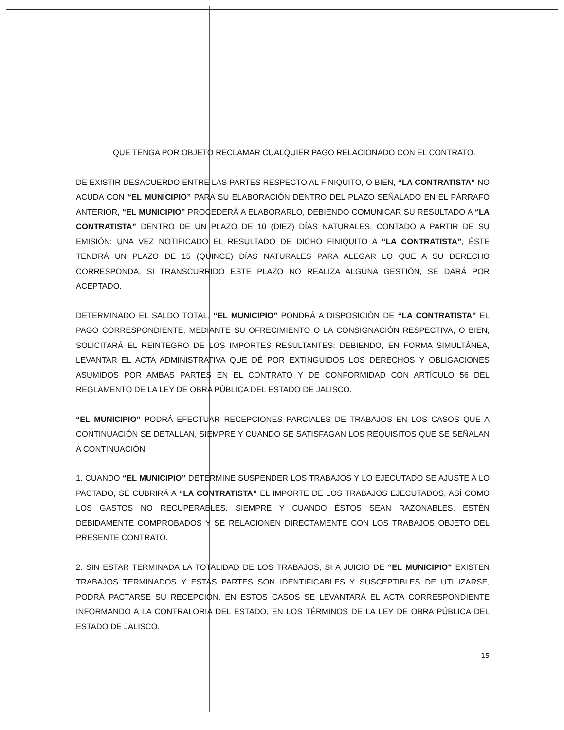QUE TENGA POR OBJETO RECLAMAR CUALQUIER PAGO RELACIONADO CON EL CONTRATO.
DE EXISTIR DESACUERDO ENTRE LAS PARTES RESPECTO AL FINIQUITO, O BIEN, “LA CONTRATISTA” NO ACUDA CON “EL MUNICIPIO” PARA SU ELABORACIÓN DENTRO DEL PLAZO SEÑALADO EN EL PÁRRAFO ANTERIOR, “EL MUNICIPIO” PROCEDERÁ A ELABORARLO, DEBIENDO COMUNICAR SU RESULTADO A “LA CONTRATISTA” DENTRO DE UN PLAZO DE 10 (DIEZ) DÍAS NATURALES, CONTADO A PARTIR DE SU EMISIÓN; UNA VEZ NOTIFICADO EL RESULTADO DE DICHO FINIQUITO A “LA CONTRATISTA”, ÉSTE TENDRÁ UN PLAZO DE 15 (QUINCE) DÍAS NATURALES PARA ALEGAR LO QUE A SU DERECHO CORRESPONDA, SI TRANSCURRIDO ESTE PLAZO NO REALIZA ALGUNA GESTIÓN, SE DARÁ POR ACEPTADO.
DETERMINADO EL SALDO TOTAL, “EL MUNICIPIO” PONDRÁ A DISPOSICIÓN DE “LA CONTRATISTA” EL PAGO CORRESPONDIENTE, MEDIANTE SU OFRECIMIENTO O LA CONSIGNACIÓN RESPECTIVA, O BIEN, SOLICITARÁ EL REINTEGRO DE LOS IMPORTES RESULTANTES; DEBIENDO, EN FORMA SIMULTÁNEA, LEVANTAR EL ACTA ADMINISTRATIVA QUE DÉ POR EXTINGUIDOS LOS DERECHOS Y OBLIGACIONES ASUMIDOS POR AMBAS PARTES EN EL CONTRATO Y DE CONFORMIDAD CON ARTÍCULO 56 DEL REGLAMENTO DE LA LEY DE OBRA PÚBLICA DEL ESTADO DE JALISCO.
“EL MUNICIPIO” PODRÁ EFECTUAR RECEPCIONES PARCIALES DE TRABAJOS EN LOS CASOS QUE A CONTINUACIÓN SE DETALLAN, SIEMPRE Y CUANDO SE SATISFAGAN LOS REQUISITOS QUE SE SEÑALAN A CONTINUACIÓN:
1. CUANDO “EL MUNICIPIO” DETERMINE SUSPENDER LOS TRABAJOS Y LO EJECUTADO SE AJUSTE A LO PACTADO, SE CUBRIRÁ A “LA CONTRATISTA” EL IMPORTE DE LOS TRABAJOS EJECUTADOS, ASÍ COMO LOS GASTOS NO RECUPERABLES, SIEMPRE Y CUANDO ÉSTOS SEAN RAZONABLES, ESTÉN DEBIDAMENTE COMPROBADOS Y SE RELACIONEN DIRECTAMENTE CON LOS TRABAJOS OBJETO DEL PRESENTE CONTRATO.
2. SIN ESTAR TERMINADA LA TOTALIDAD DE LOS TRABAJOS, SI A JUICIO DE “EL MUNICIPIO” EXISTEN TRABAJOS TERMINADOS Y ESTAS PARTES SON IDENTIFICABLES Y SUSCEPTIBLES DE UTILIZARSE, PODRÁ PACTARSE SU RECEPCIÓN. EN ESTOS CASOS SE LEVANTARÁ EL ACTA CORRESPONDIENTE INFORMANDO A LA CONTRALORIA DEL ESTADO, EN LOS TÉRMINOS DE LA LEY DE OBRA PÚBLICA DEL ESTADO DE JALISCO.
15